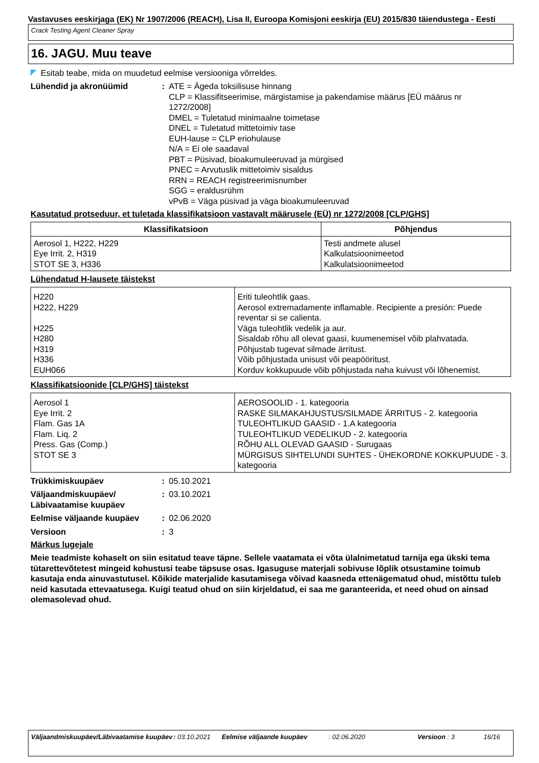Vastavuses eeskirjaga (EK) Nr 1907/2006 (REACH), Lisa II, Euroopa Komisjoni eeskirja (EU) 2015/830 täiendustega - Eesti
Crack Testing Agent Cleaner Spray
16. JAGU. Muu teave
Esitab teabe, mida on muudetud eelmise versiooniga võrreldes.
Lühendid ja akronüümid : ATE = Ägeda toksilisuse hinnang
CLP = Klassifitseerimise, märgistamise ja pakendamise määrus [EÜ määrus nr 1272/2008]
DMEL = Tuletatud minimaalne toimetase
DNEL = Tuletatud mittetoimiv tase
EUH-lause = CLP eriohulause
N/A = Ei ole saadaval
PBT = Püsivad, bioakumuleeruvad ja mürgised
PNEC = Arvutuslik mittetoimiv sisaldus
RRN = REACH registreerimisnumber
SGG = eraldusrühm
vPvB = Väga püsivad ja väga bioakumuleeruvad
Kasutatud protseduur, et tuletada klassifikatsioon vastavalt määrusele (EÜ) nr 1272/2008 [CLP/GHS]
| Klassifikatsioon | Põhjendus |
| --- | --- |
| Aerosol 1, H222, H229 Eye Irrit. 2, H319 STOT SE 3, H336 | Testi andmete alusel Kalkulatsioonimeetod Kalkulatsioonimeetod |
Lühendatud H-lausete täistekst
| H220 H222, H229 H225 H280 H319 H336 EUH066 | Eriti tuleohtlik gaas. Aerosol extremadamente inflamable. Recipiente a presión: Puede reventar si se calienta. Väga tuleohtlik vedelik ja aur. Sisaldab rõhu all olevat gaasi, kuumenemisel võib plahvatada. Põhjustab tugevat silmade ärritust. Võib põhjustada unisust või peapööritust. Korduv kokkupuude võib põhjustada naha kuivust või lõhenemist. |
Klassifikatsioonide [CLP/GHS] täistekst
| Aerosol 1 Eye Irrit. 2 Flam. Gas 1A Flam. Liq. 2 Press. Gas (Comp.) STOT SE 3 | AEROSOOLID - 1. kategooria RASKE SILMAKAHJUSTUS/SILMADE ÄRRITUS - 2. kategooria TULEOHTLIKUD GAASID - 1.A kategooria TULEOHTLIKUD VEDELIKUD - 2. kategooria RÕHU ALL OLEVAD GAASID - Surugaas MÜRGISUS SIHTELUNDI SUHTES - ÜHEKORDNE KOKKUPUUDE - 3. kategooria |
Trükkimiskuupäev : 05.10.2021
Väljaandmiskuupäev/
Läbivaatamise kuupäev
: 03.10.2021
Eelmise väljaande kuupäev : 02.06.2020
Versioon : 3
Märkus lugejale
Meie teadmiste kohaselt on siin esitatud teave täpne. Sellele vaatamata ei võta ülalnimetatud tarnija ega ükski tema tütarettevõtetest mingeid kohustusi teabe täpsuse osas. Igasuguse materjali sobivuse lõplik otsustamine toimub kasutaja enda ainuvastutusel. Kõikide materjalide kasutamisega võivad kaasneda ettenägematud ohud, mistõttu tuleb neid kasutada ettevaatusega. Kuigi teatud ohud on siin kirjeldatud, ei saa me garanteerida, et need ohud on ainsad olemasolevad ohud.
Väljaandmiskuupäev/Läbivaatamise kuupäev
: 03.10.2021 Eelmise väljaande kuupäev : 02.06.2020 Versioon : 3 16/16